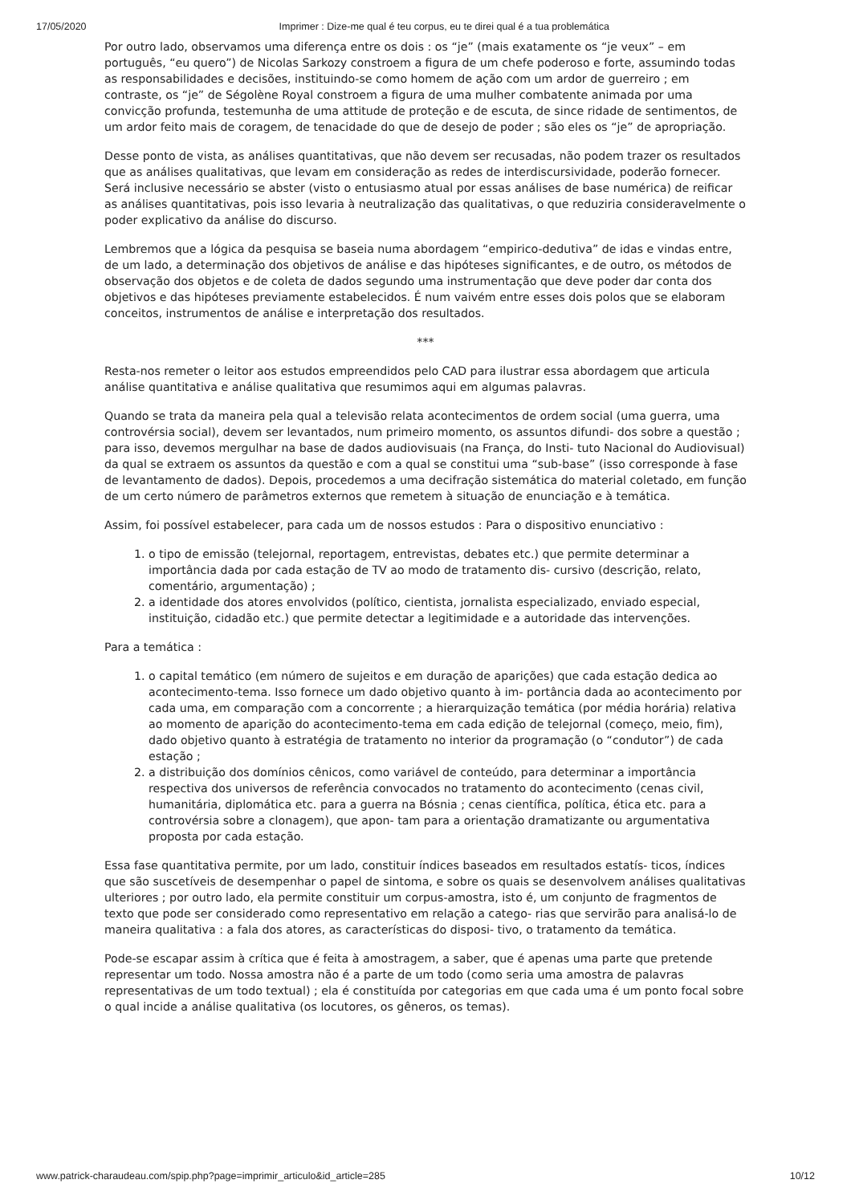17/05/2020 Imprimer : Dize-me qual é teu corpus, eu te direi qual é a tua problemática
Por outro lado, observamos uma diferença entre os dois : os “je” (mais exatamente os “je veux” – em português, “eu quero”) de Nicolas Sarkozy constroem a figura de um chefe poderoso e forte, assumindo todas as responsabilidades e decisões, instituindo-se como homem de ação com um ardor de guerreiro ; em contraste, os “je” de Ségolène Royal constroem a figura de uma mulher combatente animada por uma convicção profunda, testemunha de uma attitude de proteção e de escuta, de since ridade de sentimentos, de um ardor feito mais de coragem, de tenacidade do que de desejo de poder ; são eles os “je” de apropriação.
Desse ponto de vista, as análises quantitativas, que não devem ser recusadas, não podem trazer os resultados que as análises qualitativas, que levam em consideração as redes de interdiscursividade, poderão fornecer. Será inclusive necessário se abster (visto o entusiasmo atual por essas análises de base numérica) de reificar as análises quantitativas, pois isso levaria à neutralização das qualitativas, o que reduziria consideravelmente o poder explicativo da análise do discurso.
Lembremos que a lógica da pesquisa se baseia numa abordagem “empirico-dedutiva” de idas e vindas entre, de um lado, a determinação dos objetivos de análise e das hipóteses significantes, e de outro, os métodos de observação dos objetos e de coleta de dados segundo uma instrumentação que deve poder dar conta dos objetivos e das hipóteses previamente estabelecidos. É num vaivém entre esses dois polos que se elaboram conceitos, instrumentos de análise e interpretação dos resultados.
***
Resta-nos remeter o leitor aos estudos empreendidos pelo CAD para ilustrar essa abordagem que articula análise quantitativa e análise qualitativa que resumimos aqui em algumas palavras.
Quando se trata da maneira pela qual a televisão relata acontecimentos de ordem social (uma guerra, uma controvérsia social), devem ser levantados, num primeiro momento, os assuntos difundi- dos sobre a questão ; para isso, devemos mergulhar na base de dados audiovisuais (na França, do Insti- tuto Nacional do Audiovisual) da qual se extraem os assuntos da questão e com a qual se constitui uma “sub-base” (isso corresponde à fase de levantamento de dados). Depois, procedemos a uma decifração sistemática do material coletado, em função de um certo número de parâmetros externos que remetem à situação de enunciação e à temática.
Assim, foi possível estabelecer, para cada um de nossos estudos : Para o dispositivo enunciativo :
1. o tipo de emissão (telejornal, reportagem, entrevistas, debates etc.) que permite determinar a importância dada por cada estação de TV ao modo de tratamento dis- cursivo (descrição, relato, comentário, argumentação) ;
2. a identidade dos atores envolvidos (político, cientista, jornalista especializado, enviado especial, instituição, cidadão etc.) que permite detectar a legitimidade e a autoridade das intervenções.
Para a temática :
1. o capital temático (em número de sujeitos e em duração de aparições) que cada estação dedica ao acontecimento-tema. Isso fornece um dado objetivo quanto à im- portância dada ao acontecimento por cada uma, em comparação com a concorrente ; a hierarquização temática (por média horária) relativa ao momento de aparição do acontecimento-tema em cada edição de telejornal (começo, meio, fim), dado objetivo quanto à estratégia de tratamento no interior da programação (o “condutor”) de cada estação ;
2. a distribuição dos domínios cênicos, como variável de conteúdo, para determinar a importância respectiva dos universos de referência convocados no tratamento do acontecimento (cenas civil, humanitária, diplomática etc. para a guerra na Bósnia ; cenas científica, política, ética etc. para a controvérsia sobre a clonagem), que apon- tam para a orientação dramatizante ou argumentativa proposta por cada estação.
Essa fase quantitativa permite, por um lado, constituir índices baseados em resultados estatís- ticos, índices que são suscetíveis de desempenhar o papel de sintoma, e sobre os quais se desenvolvem análises qualitativas ulteriores ; por outro lado, ela permite constituir um corpus-amostra, isto é, um conjunto de fragmentos de texto que pode ser considerado como representativo em relação a catego- rias que servirão para analisá-lo de maneira qualitativa : a fala dos atores, as características do disposi- tivo, o tratamento da temática.
Pode-se escapar assim à crítica que é feita à amostragem, a saber, que é apenas uma parte que pretende representar um todo. Nossa amostra não é a parte de um todo (como seria uma amostra de palavras representativas de um todo textual) ; ela é constituída por categorias em que cada uma é um ponto focal sobre o qual incide a análise qualitativa (os locutores, os gêneros, os temas).
www.patrick-charaudeau.com/spip.php?page=imprimir_articulo&id_article=285 10/12